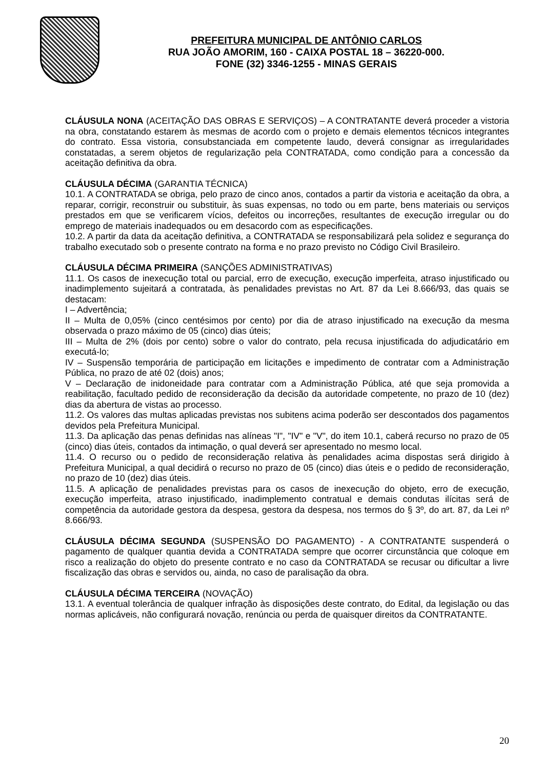PREFEITURA MUNICIPAL DE ANTÔNIO CARLOS
RUA JOÃO AMORIM, 160 - CAIXA POSTAL 18 – 36220-000.
FONE (32) 3346-1255 - MINAS GERAIS
CLÁUSULA NONA (ACEITAÇÃO DAS OBRAS E SERVIÇOS) – A CONTRATANTE deverá proceder a vistoria na obra, constatando estarem às mesmas de acordo com o projeto e demais elementos técnicos integrantes do contrato. Essa vistoria, consubstanciada em competente laudo, deverá consignar as irregularidades constatadas, a serem objetos de regularização pela CONTRATADA, como condição para a concessão da aceitação definitiva da obra.
CLÁUSULA DÉCIMA (GARANTIA TÉCNICA)
10.1. A CONTRATADA se obriga, pelo prazo de cinco anos, contados a partir da vistoria e aceitação da obra, a reparar, corrigir, reconstruir ou substituir, às suas expensas, no todo ou em parte, bens materiais ou serviços prestados em que se verificarem vícios, defeitos ou incorreções, resultantes de execução irregular ou do emprego de materiais inadequados ou em desacordo com as especificações.
10.2. A partir da data da aceitação definitiva, a CONTRATADA se responsabilizará pela solidez e segurança do trabalho executado sob o presente contrato na forma e no prazo previsto no Código Civil Brasileiro.
CLÁUSULA DÉCIMA PRIMEIRA (SANÇÕES ADMINISTRATIVAS)
11.1. Os casos de inexecução total ou parcial, erro de execução, execução imperfeita, atraso injustificado ou inadimplemento sujeitará a contratada, às penalidades previstas no Art. 87 da Lei 8.666/93, das quais se destacam:
I – Advertência;
II – Multa de 0,05% (cinco centésimos por cento) por dia de atraso injustificado na execução da mesma observada o prazo máximo de 05 (cinco) dias úteis;
III – Multa de 2% (dois por cento) sobre o valor do contrato, pela recusa injustificada do adjudicatário em executá-lo;
IV – Suspensão temporária de participação em licitações e impedimento de contratar com a Administração Pública, no prazo de até 02 (dois) anos;
V – Declaração de inidoneidade para contratar com a Administração Pública, até que seja promovida a reabilitação, facultado pedido de reconsideração da decisão da autoridade competente, no prazo de 10 (dez) dias da abertura de vistas ao processo.
11.2. Os valores das multas aplicadas previstas nos subitens acima poderão ser descontados dos pagamentos devidos pela Prefeitura Municipal.
11.3. Da aplicação das penas definidas nas alíneas "I", "IV" e "V", do item 10.1, caberá recurso no prazo de 05 (cinco) dias úteis, contados da intimação, o qual deverá ser apresentado no mesmo local.
11.4. O recurso ou o pedido de reconsideração relativa às penalidades acima dispostas será dirigido à Prefeitura Municipal, a qual decidirá o recurso no prazo de 05 (cinco) dias úteis e o pedido de reconsideração, no prazo de 10 (dez) dias úteis.
11.5. A aplicação de penalidades previstas para os casos de inexecução do objeto, erro de execução, execução imperfeita, atraso injustificado, inadimplemento contratual e demais condutas ilícitas será de competência da autoridade gestora da despesa, gestora da despesa, nos termos do § 3º, do art. 87, da Lei nº 8.666/93.
CLÁUSULA DÉCIMA SEGUNDA (SUSPENSÃO DO PAGAMENTO) - A CONTRATANTE suspenderá o pagamento de qualquer quantia devida a CONTRATADA sempre que ocorrer circunstância que coloque em risco a realização do objeto do presente contrato e no caso da CONTRATADA se recusar ou dificultar a livre fiscalização das obras e servidos ou, ainda, no caso de paralisação da obra.
CLÁUSULA DÉCIMA TERCEIRA (NOVAÇÃO)
13.1. A eventual tolerância de qualquer infração às disposições deste contrato, do Edital, da legislação ou das normas aplicáveis, não configurará novação, renúncia ou perda de quaisquer direitos da CONTRATANTE.
20